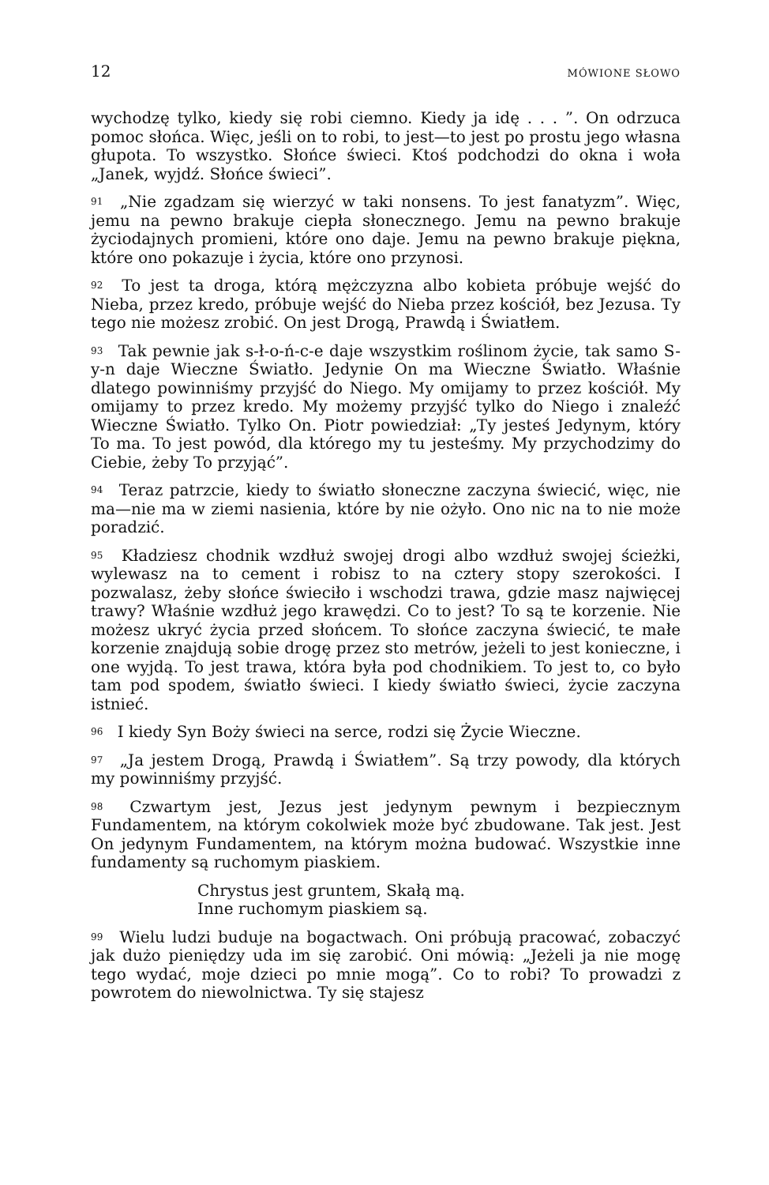12 MÓWIONE SŁOWO
wychodzę tylko, kiedy się robi ciemno. Kiedy ja idę . . . ”. On odrzuca pomoc słońca. Więc, jeśli on to robi, to jest—to jest po prostu jego własna głupota. To wszystko. Słońce świeci. Ktoś podchodzi do okna i woła „Janek, wyjdź. Słońce świeci”.
<sup>91</sup> „Nie zgadzam się wierzyć w taki nonsens. To jest fanatyzm”. Więc, jemu na pewno brakuje ciepła słonecznego. Jemu na pewno brakuje życiodajnych promieni, które ono daje. Jemu na pewno brakuje piękna, które ono pokazuje i życia, które ono przynosi.
<sup>92</sup> To jest ta droga, którą mężczyzna albo kobieta próbuje wejść do Nieba, przez kredo, próbuje wejść do Nieba przez kościół, bez Jezusa. Ty tego nie możesz zrobić. On jest Drogą, Prawdą i Światłem.
<sup>93</sup> Tak pewnie jak s-ł-o-ń-c-e daje wszystkim roślinom życie, tak samo S-y-n daje Wieczne Światło. Jedynie On ma Wieczne Światło. Właśnie dlatego powinniśmy przyjść do Niego. My omijamy to przez kościół. My omijamy to przez kredo. My możemy przyjść tylko do Niego i znaleźć Wieczne Światło. Tylko On. Piotr powiedział: „Ty jesteś Jedynym, który To ma. To jest powód, dla którego my tu jesteśmy. My przychodzimy do Ciebie, żeby To przyjąć”.
<sup>94</sup> Teraz patrzcie, kiedy to światło słoneczne zaczyna świecić, więc, nie ma—nie ma w ziemi nasienia, które by nie ożyło. Ono nic na to nie może poradzić.
<sup>95</sup> Kładziesz chodnik wzdłuż swojej drogi albo wzdłuż swojej ścieżki, wylewasz na to cement i robisz to na cztery stopy szerokości. I pozwalasz, żeby słońce świeciło i wschodzi trawa, gdzie masz najwięcej trawy? Właśnie wzdłuż jego krawędzi. Co to jest? To są te korzenie. Nie możesz ukryć życia przed słońcem. To słońce zaczyna świecić, te małe korzenie znajdują sobie drogę przez sto metrów, jeżeli to jest konieczne, i one wyjdą. To jest trawa, która była pod chodnikiem. To jest to, co było tam pod spodem, światło świeci. I kiedy światło świeci, życie zaczyna istnieć.
<sup>96</sup> I kiedy Syn Boży świeci na serce, rodzi się Życie Wieczne.
<sup>97</sup> „Ja jestem Drogą, Prawdą i Światłem”. Są trzy powody, dla których my powinniśmy przyjść.
<sup>98</sup> Czwartym jest, Jezus jest jedynym pewnym i bezpiecznym Fundamentem, na którym cokolwiek może być zbudowane. Tak jest. Jest On jedynym Fundamentem, na którym można budować. Wszystkie inne fundamenty są ruchomym piaskiem.
Chrystus jest gruntem, Skałą mą.
Inne ruchomym piaskiem są.
<sup>99</sup> Wielu ludzi buduje na bogactwach. Oni próbują pracować, zobaczyć jak dużo pieniędzy uda im się zarobić. Oni mówią: „Jeżeli ja nie mogę tego wydać, moje dzieci po mnie mogą”. Co to robi? To prowadzi z powrotem do niewolnictwa. Ty się stajesz